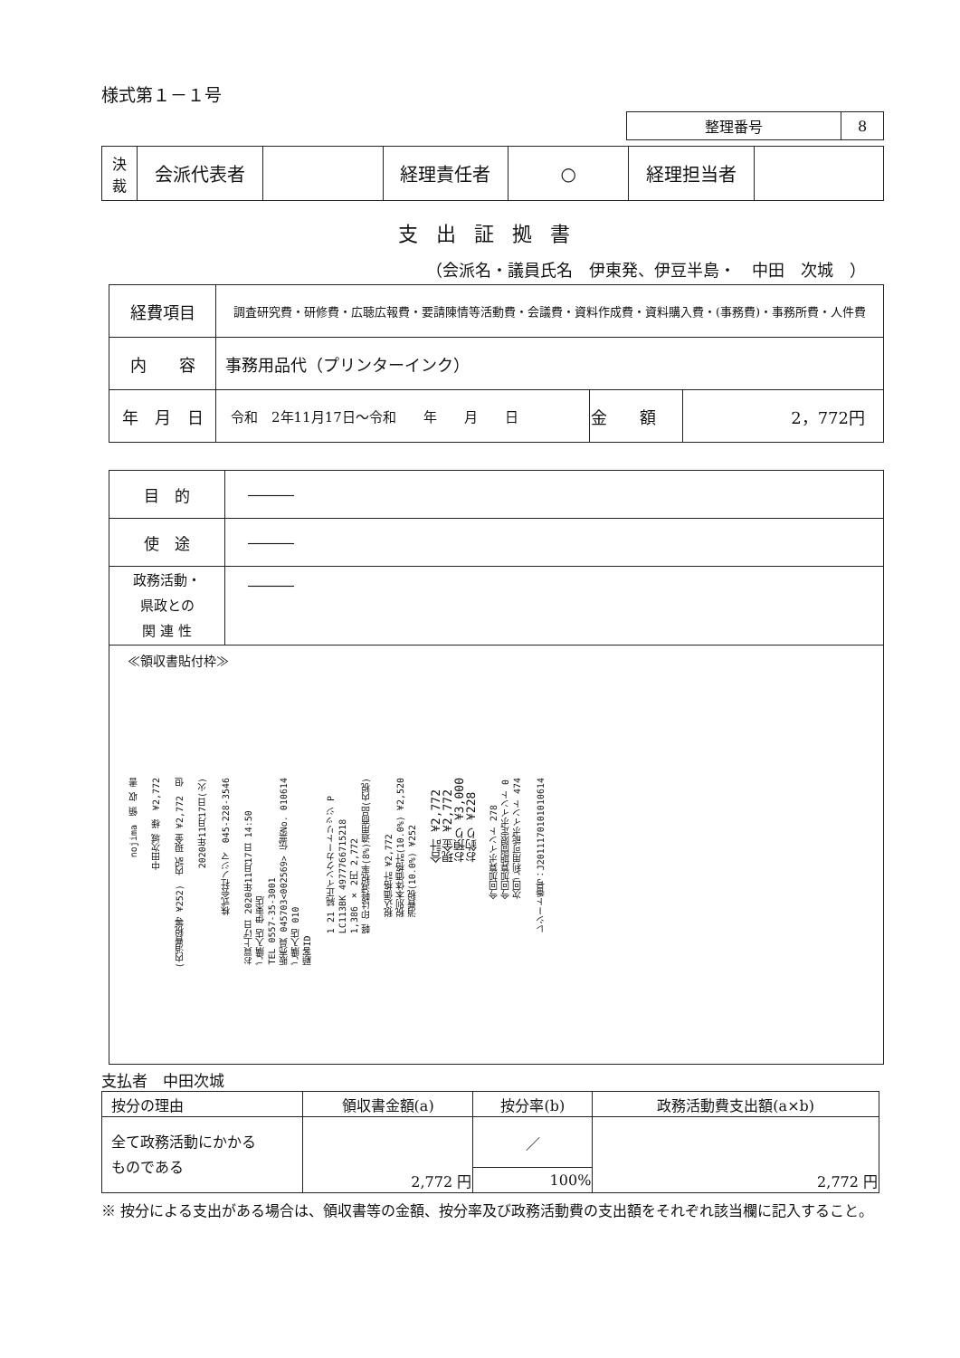様式第１－１号
| 整理番号 | 8 |
| 決 裁 | 会派代表者 | | 経理責任者 | ○ | 経理担当者 | |
支出証拠書
（会派名・議員氏名　伊東発、伊豆半島・　中田　次城　）
| 経費項目 | 調査研究費・研修費・広聴広報費・要請陳情等活動費・会議費・資料作成費・資料購入費・(事務費)・事務所費・人件費 | | |
| 内 容 | 事務用品代（プリンターインク） | | |
| 年 月 日 | 令和 2年11月17日～令和 年 月 日 | 金 額 | 2，772円 |
| 目 的 | ――― |
| 使 途 | ――― |
| 政務活動・ 県政との 関 連 性 | ――― |
≪領収書貼付枠≫
nojima　領 収 書 中田次城 様　¥2,772 (内消費税等 ¥252)　内訳 現金 ¥2,772　但 2020年11月17日(火) 株式会社ノジマ　045-228-3546 お買上げ日 2020年11月17日 14:50
ご購入店 伊東店
TEL 0557-35-3001
販売員 045703<002569> 伝票No. 010614
ご購入店 010
顧客ID 1 21 純正インクカートリッジ P
LC113BK 4977766715218
1,386 × 2円 2,772
軽 印は軽減税率(8%)適用商品(内税) 税込価格計 ¥2,772
税別本体価格計(10.0%) ¥2,520
消費税(10.0%) ¥252 合計 ¥2,772
現金 ¥2,772
お預り ¥3,000
お釣り ¥228 今回加算ポイント 278
今回加算期間限定ポイント 0
次回ご利用可能ポイント 474 レシート番号：J2011170101010614
支払者　中田次城
| 按分の理由 | 領収書金額(a) | 按分率(b) | 政務活動費支出額(a×b) |
| 全て政務活動にかかる ものである | 2,772 円 | ／ | 2,772 円 |
| | | 100% | |
※ 按分による支出がある場合は、領収書等の金額、按分率及び政務活動費の支出額をそれぞれ該当欄に記入すること。